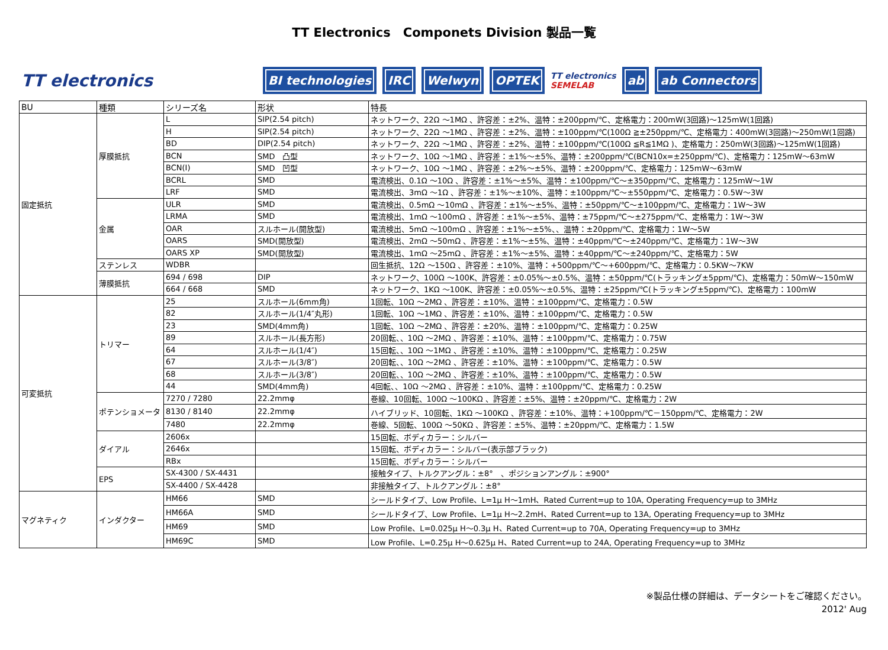TT Electronics　Componets Division 製品一覧
TT electronics BI technologies IRC Welwyn OPTEK TT electronics
SEMELAB ab ab Connectors
| BU | 種類 | シリーズ名 | 形状 | 特長 |
| --- | --- | --- | --- | --- |
| 固定抵抗 | 厚膜抵抗 | L | SIP(2.54 pitch) | ネットワーク、22Ω ～1MΩ 、許容差：±2%、温特：±200ppm/℃、定格電力：200mW(3回路)～125mW(1回路) |
| | | H | SIP(2.54 pitch) | ネットワーク、22Ω ～1MΩ 、許容差：±2%、温特：±100ppm/℃(100Ω ≧±250ppm/℃、定格電力：400mW(3回路)～250mW(1回路) |
| | | BD | DIP(2.54 pitch) | ネットワーク、22Ω ～1MΩ 、許容差：±2%、温特：±100ppm/℃(100Ω ≦R≦1MΩ )、定格電力：250mW(3回路)～125mW(1回路) |
| | | BCN | SMD 凸型 | ネットワーク、10Ω ～1MΩ 、許容差：±1%～±5%、温特：±200ppm/℃(BCN10x=±250ppm/℃)、定格電力：125mW～63mW |
| | | BCN(I) | SMD 凹型 | ネットワーク、10Ω ～1MΩ 、許容差：±2%～±5%、温特：±200ppm/℃、定格電力：125mW～63mW |
| | | BCRL | SMD | 電流検出、0.1Ω ～10Ω 、許容差：±1%～±5%、温特：±100ppm/℃～±350ppm/℃、定格電力：125mW～1W |
| | | LRF | SMD | 電流検出、3mΩ ～1Ω 、許容差：±1%～±10%、温特：±100ppm/℃～±550ppm/℃、定格電力：0.5W～3W |
| | 金属 | ULR | SMD | 電流検出、0.5mΩ ～10mΩ 、許容差：±1%～±5%、温特：±50ppm/℃～±100ppm/℃、定格電力：1W～3W |
| | | LRMA | SMD | 電流検出、1mΩ ～100mΩ 、許容差：±1%～±5%、温特：±75ppm/℃～±275ppm/℃、定格電力：1W～3W |
| | | OAR | スルホール(開放型) | 電流検出、5mΩ ～100mΩ 、許容差：±1%～±5%、、温特：±20ppm/℃、定格電力：1W～5W |
| | | OARS | SMD(開放型) | 電流検出、2mΩ ～50mΩ 、許容差：±1%～±5%、温特：±40ppm/℃～±240ppm/℃、定格電力：1W～3W |
| | | OARS XP | SMD(開放型) | 電流検出、1mΩ ～25mΩ 、許容差：±1%～±5%、温特：±40ppm/℃～±240ppm/℃、定格電力：5W |
| | ステンレス | WDBR | | 回生抵抗、12Ω ～150Ω 、許容差：±10%、温特：+500ppm/℃～+600ppm/℃、定格電力：0.5KW～7KW |
| | 薄膜抵抗 | 694 / 698 | DIP | ネットワーク、100Ω ～100K、許容差：±0.05%～±0.5%、温特：±50ppm/℃(トラッキング±5ppm/℃)、定格電力：50mW～150mW |
| | | 664 / 668 | SMD | ネットワーク、1KΩ ～100K、許容差：±0.05%～±0.5%、温特：±25ppm/℃(トラッキング±5ppm/℃)、定格電力：100mW |
| 可変抵抗 | トリマー | 25 | スルホール(6mm角) | 1回転、10Ω ～2MΩ 、許容差：±10%、温特：±100ppm/℃、定格電力：0.5W |
| | | 82 | スルホール(1/4″丸形) | 1回転、10Ω ～1MΩ 、許容差：±10%、温特：±100ppm/℃、定格電力：0.5W |
| | | 23 | SMD(4mm角) | 1回転、10Ω ～2MΩ 、許容差：±20%、温特：±100ppm/℃、定格電力：0.25W |
| | | 89 | スルホール(長方形) | 20回転、、10Ω ～2MΩ 、許容差：±10%、温特：±100ppm/℃、定格電力：0.75W |
| | | 64 | スルホール(1/4″) | 15回転、、10Ω ～1MΩ 、許容差：±10%、温特：±100ppm/℃、定格電力：0.25W |
| | | 67 | スルホール(3/8″) | 20回転、、10Ω ～2MΩ 、許容差：±10%、温特：±100ppm/℃、定格電力：0.5W |
| | | 68 | スルホール(3/8″) | 20回転、、10Ω ～2MΩ 、許容差：±10%、温特：±100ppm/℃、定格電力：0.5W |
| | | 44 | SMD(4mm角) | 4回転、、10Ω ～2MΩ 、許容差：±10%、温特：±100ppm/℃、定格電力：0.25W |
| | ポテンショメータ | 7270 / 7280 | 22.2mmφ | 巻線、10回転、100Ω ～100KΩ 、許容差：±5%、温特：±20ppm/℃、定格電力：2W |
| | | 8130 / 8140 | 22.2mmφ | ハイブリッド、10回転、1KΩ ～100KΩ 、許容差：±10%、温特：+100ppm/℃－150ppm/℃、定格電力：2W |
| | | 7480 | 22.2mmφ | 巻線、5回転、100Ω ～50KΩ 、許容差：±5%、温特：±20ppm/℃、定格電力：1.5W |
| | ダイアル | 2606x | | 15回転、ボディカラー：シルバー |
| | | 2646x | | 15回転、ボディカラー：シルバー(表示部ブラック) |
| | | RBx | | 15回転、ボディカラー：シルバー |
| | EPS | SX-4300 / SX-4431 | | 接触タイプ、トルクアングル：±8° 、ポジションアングル：±900° |
| | | SX-4400 / SX-4428 | | 非接触タイプ、トルクアングル：±8° |
| マグネティク | インダクター | HM66 | SMD | シールドタイプ、Low Profile、L=1μ H～1mH、Rated Current=up to 10A, Operating Frequency=up to 3MHz |
| | | HM66A | SMD | シールドタイプ、Low Profile、L=1μ H～2.2mH、Rated Current=up to 13A, Operating Frequency=up to 3MHz |
| | | HM69 | SMD | Low Profile、L=0.025μ H～0.3μ H、Rated Current=up to 70A, Operating Frequency=up to 3MHz |
| | | HM69C | SMD | Low Profile、L=0.25μ H～0.625μ H、Rated Current=up to 24A, Operating Frequency=up to 3MHz |
※製品仕様の詳細は、データシートをご確認ください。
2012' Aug